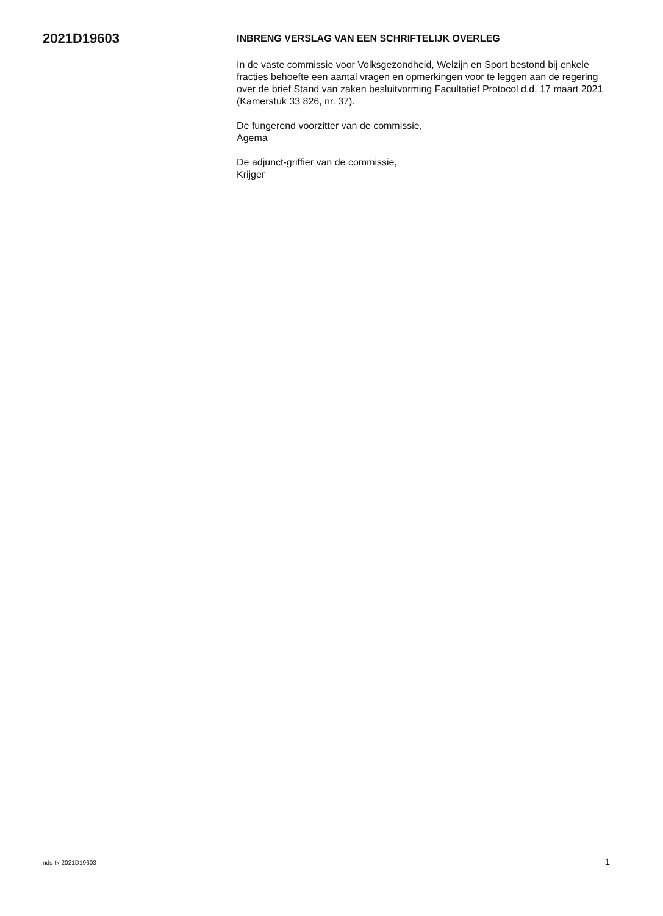2021D19603
INBRENG VERSLAG VAN EEN SCHRIFTELIJK OVERLEG
In de vaste commissie voor Volksgezondheid, Welzijn en Sport bestond bij enkele fracties behoefte een aantal vragen en opmerkingen voor te leggen aan de regering over de brief Stand van zaken besluitvorming Facultatief Protocol d.d. 17 maart 2021 (Kamerstuk 33 826, nr. 37).
De fungerend voorzitter van de commissie,
Agema
De adjunct-griffier van de commissie,
Krijger
nds-tk-2021D19603 1